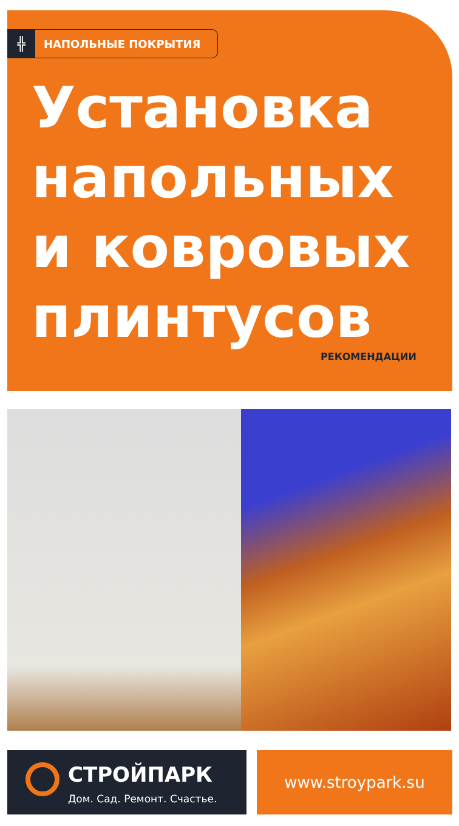╬
НАПОЛЬНЫЕ ПОКРЫТИЯ
Установка
напольных
и ковровых
плинтусов
РЕКОМЕНДАЦИИ
СТРОЙПАРК
Дом. Сад. Ремонт. Счастье.
www.stroypark.su